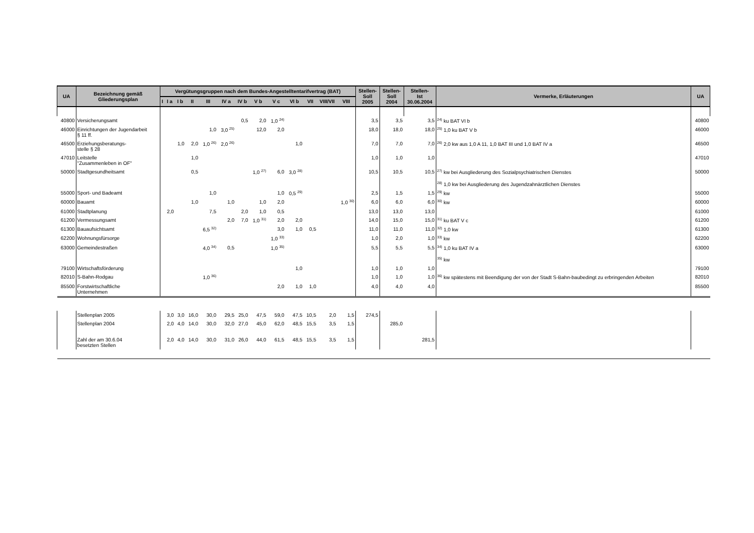| UA | Bezeichnung gemäß Gliederungsplan | Vergütungsgruppen nach dem Bundes-Angestelltentarifvertrag (BAT) | | | | | | | | | | | | | Stellen- Soll 2005 | Stellen- Soll 2004 | Stellen- Ist 30.06.2004 | Vermerke, Erläuterungen | UA |
| --- | --- | --- | --- | --- | --- | --- | --- | --- | --- | --- | --- | --- | --- | --- | --- | --- | --- | --- | --- |
| | | I | I a | I b | II | III | IV a | IV b | V b | V c | VI b | VII | VIII/VII | VIII | | | | | |
| 40800 | Versicherungsamt | | | | | | | 0,5 | 2,0 | 1,0 <sup>24)</sup> | | | | | 3,5 | 3,5 | 3,5 | <sup>24)</sup> ku BAT VI b | 40800 |
| 46000 | Einrichtungen der Jugendarbeit § 11 ff. | | | | | 1,0 | 3,0 <sup>25)</sup> | | 12,0 | 2,0 | | | | | 18,0 | 18,0 | 18,0 | <sup>25)</sup> 1,0 ku BAT V b | 46000 |
| 46500 | Erziehungsberatungs- stelle § 28 | | | 1,0 | 2,0 | 1,0 <sup>26)</sup> | 2,0 <sup>26)</sup> | | | | 1,0 | | | | 7,0 | 7,0 | 7,0 | <sup>26)</sup> 2,0 kw aus 1,0 A 11, 1,0 BAT III und 1,0 BAT IV a | 46500 |
| 47010 | Leitstelle "Zusammenleben in OF" | | | | 1,0 | | | | | | | | | | 1,0 | 1,0 | 1,0 | | 47010 |
| 50000 | Stadtgesundheitsamt | | | | 0,5 | | | | 1,0 <sup>27)</sup> | 6,0 | 3,0 <sup>28)</sup> | | | | 10,5 | 10,5 | 10,5 | <sup>27)</sup> kw bei Ausgliederung des Sozialpsychiatrischen Dienstes <sup>28)</sup> 1,0 kw bei Ausgliederung des Jugendzahnärztlichen Dienstes | 50000 |
| 55000 | Sport- und Badeamt | | | | | 1,0 | | | | 1,0 | 0,5 <sup>29)</sup> | | | | 2,5 | 1,5 | 1,5 | <sup>29)</sup> kw | 55000 |
| 60000 | Bauamt | | | | 1,0 | | 1,0 | | 1,0 | 2,0 | | | | 1,0 <sup>30)</sup> | 6,0 | 6,0 | 6,0 | <sup>30)</sup> kw | 60000 |
| 61000 | Stadtplanung | | 2,0 | | | 7,5 | | 2,0 | 1,0 | 0,5 | | | | | 13,0 | 13,0 | 13,0 | | 61000 |
| 61200 | Vermessungsamt | | | | | | 2,0 | 7,0 | 1,0 <sup>31)</sup> | 2,0 | 2,0 | | | | 14,0 | 15,0 | 15,0 | <sup>31)</sup> ku BAT V c | 61200 |
| 61300 | Bauaufsichtsamt | | | | | 6,5 <sup>32)</sup> | | | | 3,0 | 1,0 | 0,5 | | | 11,0 | 11,0 | 11,0 | <sup>32)</sup> 1,0 kw | 61300 |
| 62200 | Wohnungsfürsorge | | | | | | | | | 1,0 <sup>33)</sup> | | | | | 1,0 | 2,0 | 1,0 | <sup>33)</sup> kw | 62200 |
| 63000 | Gemeindestraßen | | | | | 4,0 <sup>34)</sup> | 0,5 | | | 1,0 <sup>35)</sup> | | | | | 5,5 | 5,5 | 5,5 | <sup>34)</sup> 1,0 ku BAT IV a <sup>35)</sup> kw | 63000 |
| 79100 | Wirtschaftsförderung | | | | | | | | | | 1,0 | | | | 1,0 | 1,0 | 1,0 | | 79100 |
| 82010 | S-Bahn-Rodgau | | | | | 1,0 <sup>36)</sup> | | | | | | | | | 1,0 | 1,0 | 1,0 | <sup>36)</sup> kw spätestens mit Beendigung der von der Stadt S-Bahn-baubedingt zu erbringenden Arbeiten | 82010 |
| 85500 | Forstwirtschaftliche Unternehmen | | | | | | | | | 2,0 | 1,0 | 1,0 | | | 4,0 | 4,0 | 4,0 | | 85500 |
| | Stellenplan 2005 | | 3,0 | 3,0 | 16,0 | 30,0 | 29,5 | 25,0 | 47,5 | 59,0 | 47,5 | 10,5 | 2,0 | 1,5 | 274,5 | | | | |
| | Stellenplan 2004 | | 2,0 | 4,0 | 14,0 | 30,0 | 32,0 | 27,0 | 45,0 | 62,0 | 48,5 | 15,5 | 3,5 | 1,5 | | 285,0 | | | |
| | Zahl der am 30.6.04 besetzten Stellen | | 2,0 | 4,0 | 14,0 | 30,0 | 31,0 | 26,0 | 44,0 | 61,5 | 48,5 | 15,5 | 3,5 | 1,5 | | | 281,5 | | |